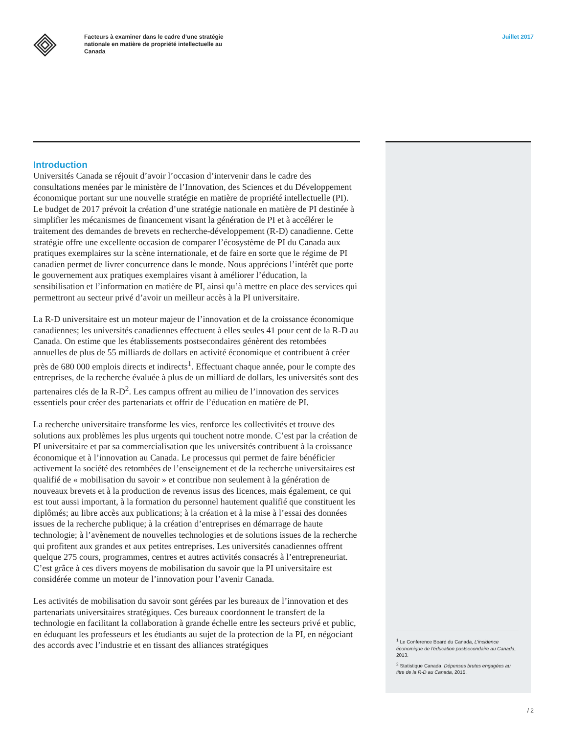Facteurs à examiner dans le cadre d’une stratégie nationale en matière de propriété intellectuelle au Canada
Juillet 2017
Introduction
Universités Canada se réjouit d’avoir l’occasion d’intervenir dans le cadre des consultations menées par le ministère de l’Innovation, des Sciences et du Développement économique portant sur une nouvelle stratégie en matière de propriété intellectuelle (PI). Le budget de 2017 prévoit la création d’une stratégie nationale en matière de PI destinée à simplifier les mécanismes de financement visant la génération de PI et à accélérer le traitement des demandes de brevets en recherche-développement (R-D) canadienne. Cette stratégie offre une excellente occasion de comparer l’écosystème de PI du Canada aux pratiques exemplaires sur la scène internationale, et de faire en sorte que le régime de PI canadien permet de livrer concurrence dans le monde. Nous apprécions l’intérêt que porte le gouvernement aux pratiques exemplaires visant à améliorer l’éducation, la sensibilisation et l’information en matière de PI, ainsi qu’à mettre en place des services qui permettront au secteur privé d’avoir un meilleur accès à la PI universitaire.
La R-D universitaire est un moteur majeur de l’innovation et de la croissance économique canadiennes; les universités canadiennes effectuent à elles seules 41 pour cent de la R-D au Canada. On estime que les établissements postsecondaires génèrent des retombées annuelles de plus de 55 milliards de dollars en activité économique et contribuent à créer près de 680 000 emplois directs et indirects<sup>1</sup>. Effectuant chaque année, pour le compte des entreprises, de la recherche évaluée à plus de un milliard de dollars, les universités sont des partenaires clés de la R-D<sup>2</sup>. Les campus offrent au milieu de l’innovation des services essentiels pour créer des partenariats et offrir de l’éducation en matière de PI.
La recherche universitaire transforme les vies, renforce les collectivités et trouve des solutions aux problèmes les plus urgents qui touchent notre monde. C’est par la création de PI universitaire et par sa commercialisation que les universités contribuent à la croissance économique et à l’innovation au Canada. Le processus qui permet de faire bénéficier activement la société des retombées de l’enseignement et de la recherche universitaires est qualifié de « mobilisation du savoir » et contribue non seulement à la génération de nouveaux brevets et à la production de revenus issus des licences, mais également, ce qui est tout aussi important, à la formation du personnel hautement qualifié que constituent les diplômés; au libre accès aux publications; à la création et à la mise à l’essai des données issues de la recherche publique; à la création d’entreprises en démarrage de haute technologie; à l’avènement de nouvelles technologies et de solutions issues de la recherche qui profitent aux grandes et aux petites entreprises. Les universités canadiennes offrent quelque 275 cours, programmes, centres et autres activités consacrés à l’entrepreneuriat. C’est grâce à ces divers moyens de mobilisation du savoir que la PI universitaire est considérée comme un moteur de l’innovation pour l’avenir Canada.
Les activités de mobilisation du savoir sont gérées par les bureaux de l’innovation et des partenariats universitaires stratégiques. Ces bureaux coordonnent le transfert de la technologie en facilitant la collaboration à grande échelle entre les secteurs privé et public, en éduquant les professeurs et les étudiants au sujet de la protection de la PI, en négociant des accords avec l’industrie et en tissant des alliances stratégiques
<sup>1</sup> Le Conference Board du Canada, L’incidence économique de l’éducation postsecondaire au Canada, 2013.
<sup>2</sup> Statistique Canada, Dépenses brutes engagées au titre de la R-D au Canada, 2015.
/ 2